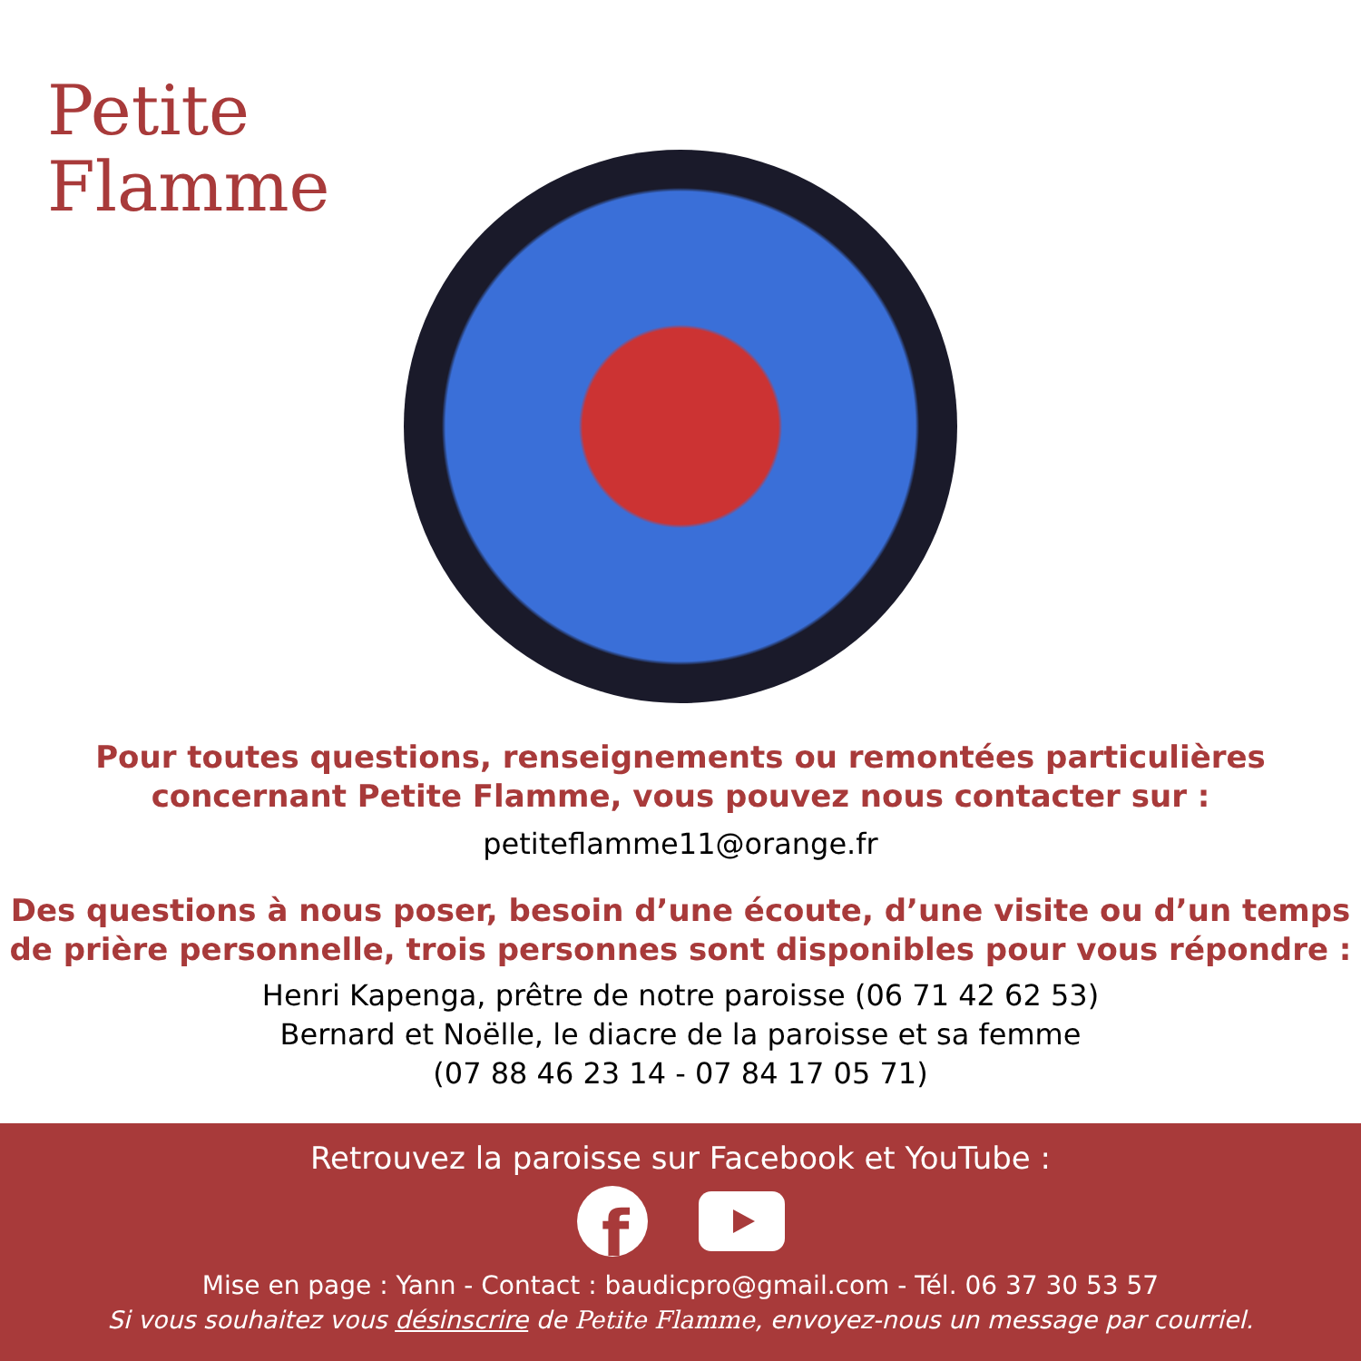Petite
Flamme
Pour toutes questions, renseignements ou remontées particulières
concernant Petite Flamme, vous pouvez nous contacter sur :
petiteflamme11@orange.fr
Des questions à nous poser, besoin d’une écoute, d’une visite ou d’un temps
de prière personnelle, trois personnes sont disponibles pour vous répondre :
Henri Kapenga, prêtre de notre paroisse (06 71 42 62 53)
Bernard et Noëlle, le diacre de la paroisse et sa femme
(07 88 46 23 14 - 07 84 17 05 71)
Retrouvez la paroisse sur Facebook et YouTube :
f
Mise en page : Yann - Contact : baudicpro@gmail.com - Tél. 06 37 30 53 57
Si vous souhaitez vous désinscrire de Petite Flamme, envoyez-nous un message par courriel.